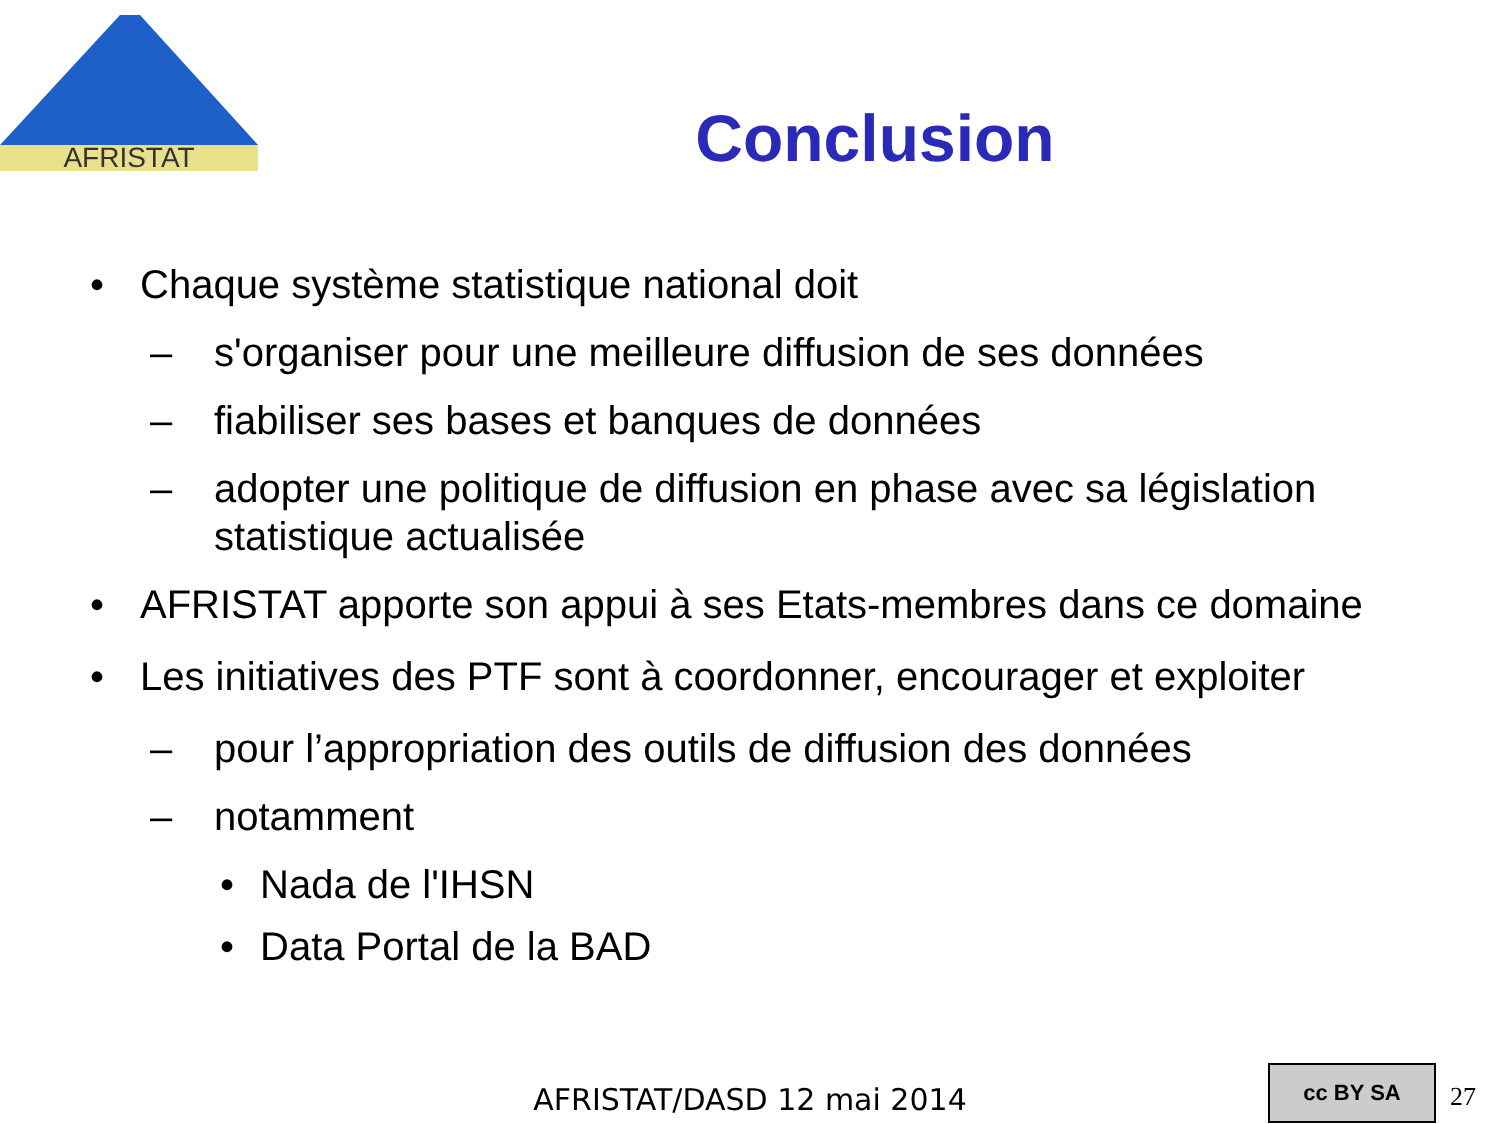AFRISTAT
Conclusion
• Chaque système statistique national doit
– s'organiser pour une meilleure diffusion de ses données
– fiabiliser ses bases et banques de données
– adopter une politique de diffusion en phase avec sa législation statistique actualisée
• AFRISTAT apporte son appui à ses Etats-membres dans ce domaine
• Les initiatives des PTF sont à coordonner, encourager et exploiter
– pour l’appropriation des outils de diffusion des données
– notamment
• Nada de l'IHSN
• Data Portal de la BAD
AFRISTAT/DASD 12 mai 2014
cc BY SA
27